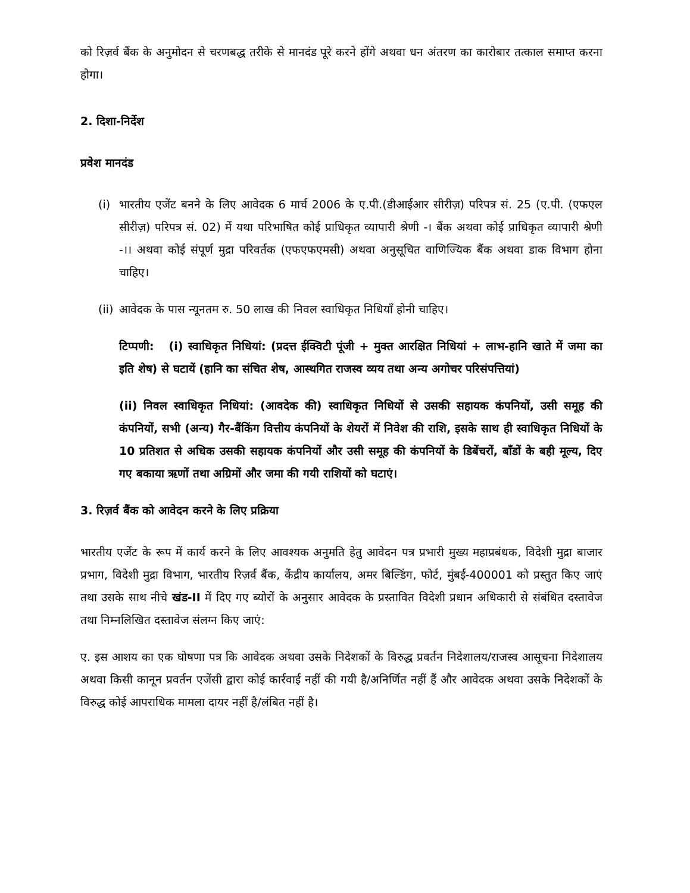को रिज़र्व बैंक के अनुमोदन से चरणबद्ध तरीके से मानदंड पूरे करने होंगे अथवा धन अंतरण का कारोबार तत्काल समाप्त करना होगा।
2. दिशा-निर्देश
प्रवेश मानदंड
(i) भारतीय एजेंट बनने के लिए आवेदक 6 मार्च 2006 के ए.पी.(डीआईआर सीरीज़) परिपत्र सं. 25 (ए.पी. (एफएल सीरीज़) परिपत्र सं. 02) में यथा परिभाषित कोई प्राधिकृत व्यापारी श्रेणी -। बैंक अथवा कोई प्राधिकृत व्यापारी श्रेणी -।। अथवा कोई संपूर्ण मुद्रा परिवर्तक (एफएफएमसी) अथवा अनुसूचित वाणिज्यिक बैंक अथवा डाक विभाग होना चाहिए।
(ii) आवेदक के पास न्यूनतम रु. 50 लाख की निवल स्वाधिकृत निधियाँ होनी चाहिए।
टिप्पणी: (i) स्वाधिकृत निधियां: (प्रदत्त ईक्विटी पूंजी + मुक्त आरक्षित निधियां + लाभ-हानि खाते में जमा का इति शेष) से घटायें (हानि का संचित शेष, आस्थगित राजस्व व्यय तथा अन्य अगोचर परिसंपत्तियां)
(ii) निवल स्वाधिकृत निधियां: (आवदेक की) स्वाधिकृत निधियों से उसकी सहायक कंपनियों, उसी समूह की कंपनियों, सभी (अन्य) गैर-बैंकिंग वित्तीय कंपनियों के शेयरों में निवेश की राशि, इसके साथ ही स्वाधिकृत निधियों के 10 प्रतिशत से अधिक उसकी सहायक कंपनियों और उसी समूह की कंपनियों के डिबेंचरों, बाँडों के बही मूल्य, दिए गए बकाया ऋणों तथा अग्रिमों और जमा की गयी राशियों को घटाएं।
3. रिज़र्व बैंक को आवेदन करने के लिए प्रक्रिया
भारतीय एजेंट के रूप में कार्य करने के लिए आवश्यक अनुमति हेतु आवेदन पत्र प्रभारी मुख्य महाप्रबंधक, विदेशी मुद्रा बाजार प्रभाग, विदेशी मुद्रा विभाग, भारतीय रिज़र्व बैंक, केंद्रीय कार्यालय, अमर बिल्डिंग, फोर्ट, मुंबई-400001 को प्रस्तुत किए जाएं तथा उसके साथ नीचे खंड-II में दिए गए ब्योरों के अनुसार आवेदक के प्रस्तावित विदेशी प्रधान अधिकारी से संबंधित दस्तावेज तथा निम्नलिखित दस्तावेज संलग्न किए जाएं:
ए. इस आशय का एक घोषणा पत्र कि आवेदक अथवा उसके निदेशकों के विरुद्ध प्रवर्तन निदेशालय/राजस्व आसूचना निदेशालय अथवा किसी कानून प्रवर्तन एजेंसी द्वारा कोई कार्रवाई नहीं की गयी है/अनिर्णित नहीं हैं और आवेदक अथवा उसके निदेशकों के विरुद्ध कोई आपराधिक मामला दायर नहीं है/लंबित नहीं है।